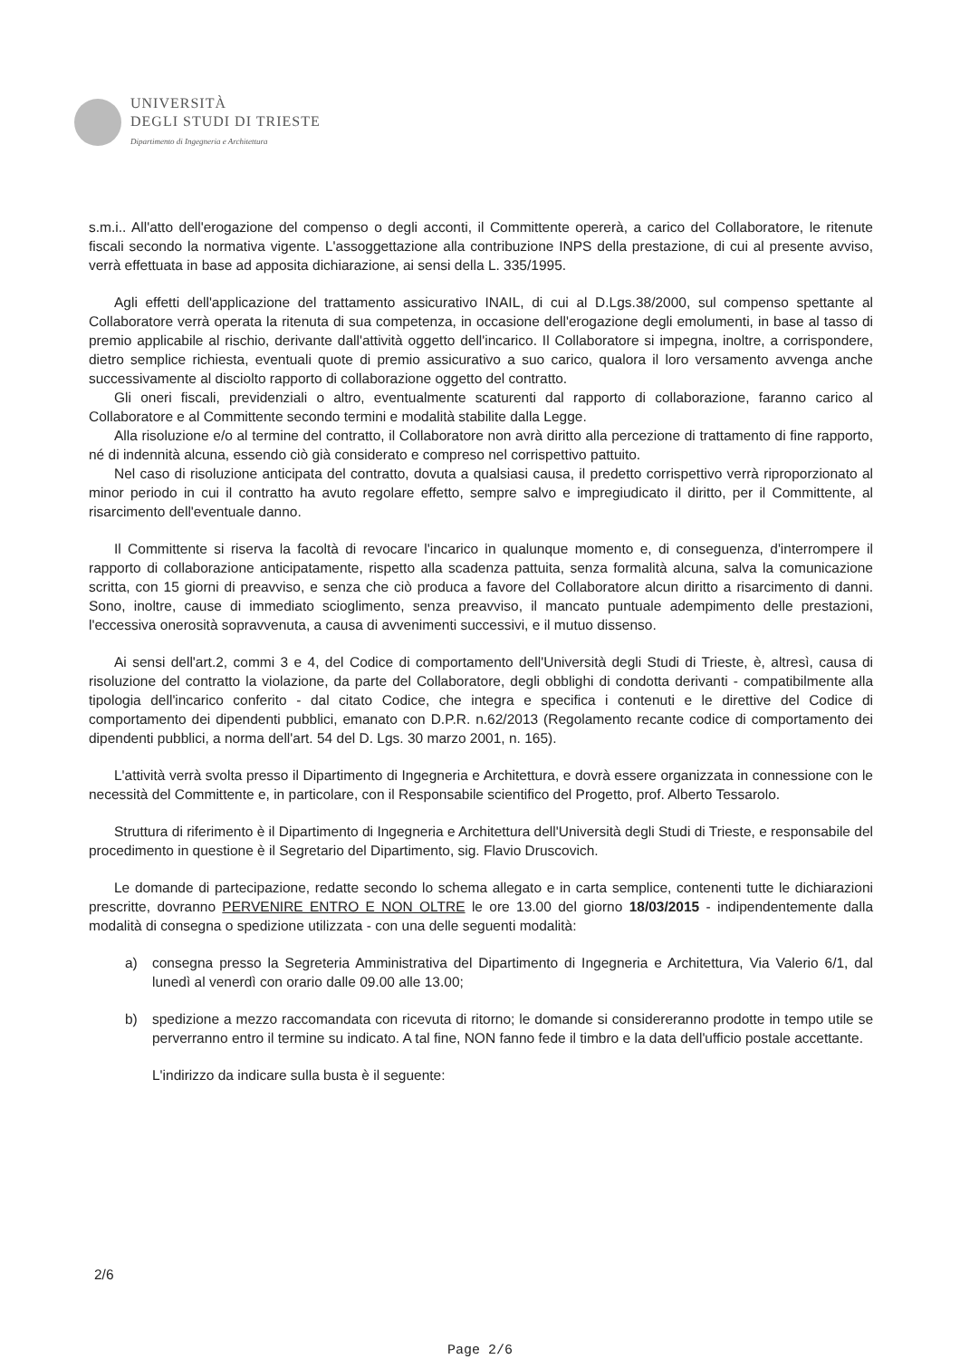UNIVERSITÀ
DEGLI STUDI DI TRIESTE
Dipartimento di Ingegneria e Architettura
s.m.i.. All'atto dell'erogazione del compenso o degli acconti, il Committente opererà, a carico del Collaboratore, le ritenute fiscali secondo la normativa vigente. L'assoggettazione alla contribuzione INPS della prestazione, di cui al presente avviso, verrà effettuata in base ad apposita dichiarazione, ai sensi della L. 335/1995.
Agli effetti dell'applicazione del trattamento assicurativo INAIL, di cui al D.Lgs.38/2000, sul compenso spettante al Collaboratore verrà operata la ritenuta di sua competenza, in occasione dell'erogazione degli emolumenti, in base al tasso di premio applicabile al rischio, derivante dall'attività oggetto dell'incarico. Il Collaboratore si impegna, inoltre, a corrispondere, dietro semplice richiesta, eventuali quote di premio assicurativo a suo carico, qualora il loro versamento avvenga anche successivamente al disciolto rapporto di collaborazione oggetto del contratto.
Gli oneri fiscali, previdenziali o altro, eventualmente scaturenti dal rapporto di collaborazione, faranno carico al Collaboratore e al Committente secondo termini e modalità stabilite dalla Legge.
Alla risoluzione e/o al termine del contratto, il Collaboratore non avrà diritto alla percezione di trattamento di fine rapporto, né di indennità alcuna, essendo ciò già considerato e compreso nel corrispettivo pattuito.
Nel caso di risoluzione anticipata del contratto, dovuta a qualsiasi causa, il predetto corrispettivo verrà riproporzionato al minor periodo in cui il contratto ha avuto regolare effetto, sempre salvo e impregiudicato il diritto, per il Committente, al risarcimento dell'eventuale danno.
Il Committente si riserva la facoltà di revocare l'incarico in qualunque momento e, di conseguenza, d'interrompere il rapporto di collaborazione anticipatamente, rispetto alla scadenza pattuita, senza formalità alcuna, salva la comunicazione scritta, con 15 giorni di preavviso, e senza che ciò produca a favore del Collaboratore alcun diritto a risarcimento di danni. Sono, inoltre, cause di immediato scioglimento, senza preavviso, il mancato puntuale adempimento delle prestazioni, l'eccessiva onerosità sopravvenuta, a causa di avvenimenti successivi, e il mutuo dissenso.
Ai sensi dell'art.2, commi 3 e 4, del Codice di comportamento dell'Università degli Studi di Trieste, è, altresì, causa di risoluzione del contratto la violazione, da parte del Collaboratore, degli obblighi di condotta derivanti - compatibilmente alla tipologia dell'incarico conferito - dal citato Codice, che integra e specifica i contenuti e le direttive del Codice di comportamento dei dipendenti pubblici, emanato con D.P.R. n.62/2013 (Regolamento recante codice di comportamento dei dipendenti pubblici, a norma dell'art. 54 del D. Lgs. 30 marzo 2001, n. 165).
L'attività verrà svolta presso il Dipartimento di Ingegneria e Architettura, e dovrà essere organizzata in connessione con le necessità del Committente e, in particolare, con il Responsabile scientifico del Progetto, prof. Alberto Tessarolo.
Struttura di riferimento è il Dipartimento di Ingegneria e Architettura dell'Università degli Studi di Trieste, e responsabile del procedimento in questione è il Segretario del Dipartimento, sig. Flavio Druscovich.
Le domande di partecipazione, redatte secondo lo schema allegato e in carta semplice, contenenti tutte le dichiarazioni prescritte, dovranno PERVENIRE ENTRO E NON OLTRE le ore 13.00 del giorno 18/03/2015 - indipendentemente dalla modalità di consegna o spedizione utilizzata - con una delle seguenti modalità:
a) consegna presso la Segreteria Amministrativa del Dipartimento di Ingegneria e Architettura, Via Valerio 6/1, dal lunedì al venerdì con orario dalle 09.00 alle 13.00;
b) spedizione a mezzo raccomandata con ricevuta di ritorno; le domande si considereranno prodotte in tempo utile se perverranno entro il termine su indicato. A tal fine, NON fanno fede il timbro e la data dell'ufficio postale accettante.
L'indirizzo da indicare sulla busta è il seguente:
2/6
Page 2/6